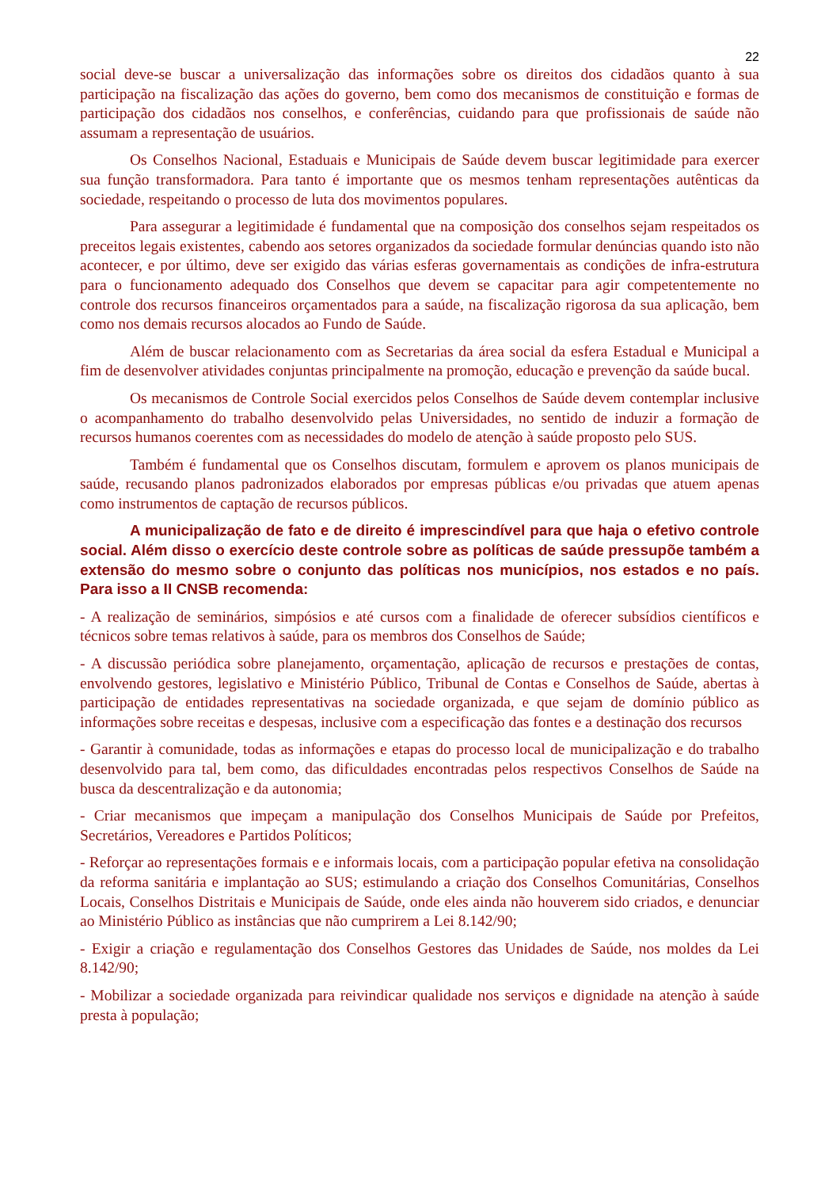22
social deve-se buscar a universalização das informações sobre os direitos dos cidadãos quanto à sua participação na fiscalização das ações do governo, bem como dos mecanismos de constituição e formas de participação dos cidadãos nos conselhos, e conferências, cuidando para que profissionais de saúde não assumam a representação de usuários.
Os Conselhos Nacional, Estaduais e Municipais de Saúde devem buscar legitimidade para exercer sua função transformadora. Para tanto é importante que os mesmos tenham representações autênticas da sociedade, respeitando o processo de luta dos movimentos populares.
Para assegurar a legitimidade é fundamental que na composição dos conselhos sejam respeitados os preceitos legais existentes, cabendo aos setores organizados da sociedade formular denúncias quando isto não acontecer, e por último, deve ser exigido das várias esferas governamentais as condições de infra-estrutura para o funcionamento adequado dos Conselhos que devem se capacitar para agir competentemente no controle dos recursos financeiros orçamentados para a saúde, na fiscalização rigorosa da sua aplicação, bem como nos demais recursos alocados ao Fundo de Saúde.
Além de buscar relacionamento com as Secretarias da área social da esfera Estadual e Municipal a fim de desenvolver atividades conjuntas principalmente na promoção, educação e prevenção da saúde bucal.
Os mecanismos de Controle Social exercidos pelos Conselhos de Saúde devem contemplar inclusive o acompanhamento do trabalho desenvolvido pelas Universidades, no sentido de induzir a formação de recursos humanos coerentes com as necessidades do modelo de atenção à saúde proposto pelo SUS.
Também é fundamental que os Conselhos discutam, formulem e aprovem os planos municipais de saúde, recusando planos padronizados elaborados por empresas públicas e/ou privadas que atuem apenas como instrumentos de captação de recursos públicos.
A municipalização de fato e de direito é imprescindível para que haja o efetivo controle social. Além disso o exercício deste controle sobre as políticas de saúde pressupõe também a extensão do mesmo sobre o conjunto das políticas nos municípios, nos estados e no país. Para isso a II CNSB recomenda:
- A realização de seminários, simpósios e até cursos com a finalidade de oferecer subsídios científicos e técnicos sobre temas relativos à saúde, para os membros dos Conselhos de Saúde;
- A discussão periódica sobre planejamento, orçamentação, aplicação de recursos e prestações de contas, envolvendo gestores, legislativo e Ministério Público, Tribunal de Contas e Conselhos de Saúde, abertas à participação de entidades representativas na sociedade organizada, e que sejam de domínio público as informações sobre receitas e despesas, inclusive com a especificação das fontes e a destinação dos recursos
- Garantir à comunidade, todas as informações e etapas do processo local de municipalização e do trabalho desenvolvido para tal, bem como, das dificuldades encontradas pelos respectivos Conselhos de Saúde na busca da descentralização e da autonomia;
- Criar mecanismos que impeçam a manipulação dos Conselhos Municipais de Saúde por Prefeitos, Secretários, Vereadores e Partidos Políticos;
- Reforçar ao representações formais e e informais locais, com a participação popular efetiva na consolidação da reforma sanitária e implantação ao SUS; estimulando a criação dos Conselhos Comunitárias, Conselhos Locais, Conselhos Distritais e Municipais de Saúde, onde eles ainda não houverem sido criados, e denunciar ao Ministério Público as instâncias que não cumprirem a Lei 8.142/90;
- Exigir a criação e regulamentação dos Conselhos Gestores das Unidades de Saúde, nos moldes da Lei 8.142/90;
- Mobilizar a sociedade organizada para reivindicar qualidade nos serviços e dignidade na atenção à saúde presta à população;